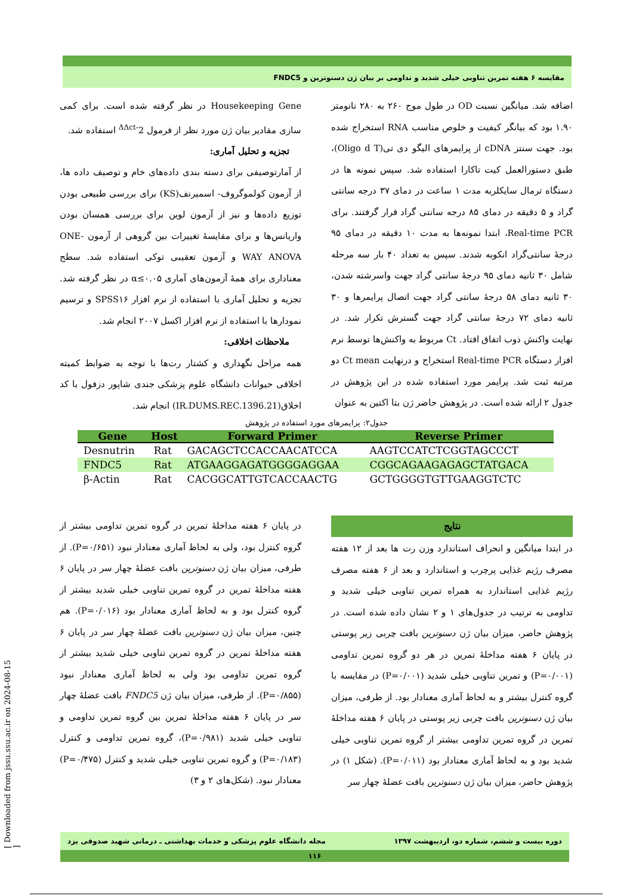مقایسه ۶ هفته تمرین تناوبی خیلی شدید و تداومی بر بیان ژن دسنوترین و FNDC5
اضافه شد. میانگین نسبت OD در طول موج ۲۶۰ به ۲۸۰ نانومتر ۱.۹۰ بود که بیانگر کیفیت و خلوص مناسب RNA استخراج شده بود. جهت سنتز cDNA از پرایمرهای الیگو دی تی(Oligo d T)، طبق دستورالعمل کیت تاکارا استفاده شد. سپس نمونه ها در دستگاه ترمال سایکلربه مدت ۱ ساعت در دمای ۳۷ درجه سانتی گراد و ۵ دقیقه در دمای ۸۵ درجه سانتی گراد قرار گرفتند. برای Real-time PCR، ابتدا نمونه‌ها به مدت ۱۰ دقیقه در دمای ۹۵ درجهٔ سانتی‌گراد انکوبه شدند. سپس به تعداد ۴۰ بار سه مرحله شامل ۳۰ ثانیه دمای ۹۵ درجهٔ سانتی گراد جهت واسرشته شدن، ۳۰ ثانیه دمای ۵۸ درجهٔ سانتی گراد جهت اتصال پرایمرها و ۳۰ ثانیه دمای ۷۲ درجهٔ سانتی گراد جهت گسترش تکرار شد. در نهایت واکنش ذوب اتفاق افتاد. Ct مربوط به واکنش‌ها توسط نرم افزار دستگاه Real-time PCR استخراج و درنهایت Ct mean دو مرتبه ثبت شد. پرایمر مورد استفاده شده در این پژوهش در جدول ۲ ارائه شده است. در پژوهش حاضر ژن بتا اکتین به عنوان
Housekeeping Gene در نظر گرفته شده است. برای کمی سازی مقادیر بیان ژن مورد نظر از فرمول 2<sup>-ΔΔct</sup> استفاده شد.
تجزیه و تحلیل آماری:
از آمارتوصیفی برای دسته بندی داده‌های خام و توصیف داده ها، از آزمون کولموگروف- اسمیرنف(KS) برای بررسی طبیعی بودن توزیع داده‌ها و نیز از آزمون لوین برای بررسی همسان بودن واریانس‌ها و برای مقایسهٔ تغییرات بین گروهی از آزمون ONE-WAY ANOVA و آزمون تعقیبی توکی استفاده شد. سطح معناداری برای همهٔ آزمون‌های آماری α≤۰.۰۵ در نظر گرفته شد. تجزیه و تحلیل آماری با استفاده از نرم افزار SPSS۱۶ و ترسیم نمودارها با استفاده از نرم افزار اکسل ۲۰۰۷ انجام شد.
ملاحظات اخلاقی:
همه مراحل نگهداری و کشتار رت‌ها با توجه به ضوابط کمیته اخلاقی حیوانات دانشگاه علوم پزشکی جندی شاپور دزفول با کد اخلاق(IR.DUMS.REC.1396.21) انجام شد.
جدول۲: پرایمرهای مورد استفاده در پژوهش
| Gene | Host | Forward Primer | Reverse Primer |
| --- | --- | --- | --- |
| Desnutrin | Rat | GACAGCTCCACCAACATCCA | AAGTCCATCTCGGTAGCCCT |
| FNDC5 | Rat | ATGAAGGAGATGGGGAGGAA | CGGCAGAAGAGAGCTATGACA |
| β-Actin | Rat | CACGGCATTGTCACCAACTG | GCTGGGGTGTTGAAGGTCTC |
نتایج
در ابتدا میانگین و انحراف استاندارد وزن رت ها بعد از ۱۲ هفته مصرف رژیم غذایی پرچرب و استاندارد و بعد از ۶ هفته مصرف رژیم غذایی استاندارد به همراه تمرین تناوبی خیلی شدید و تداومی به ترتیب در جدول‌های ۱ و ۲ نشان داده شده است. در پژوهش حاضر، میزان بیان ژن دسنوترین بافت چربی زیر پوستی در پایان ۶ هفته مداخلهٔ تمرین در هر دو گروه تمرین تداومی (P=۰/۰۰۱) و تمرین تناوبی خیلی شدید (P=۰/۰۰۱) در مقایسه با گروه کنترل بیشتر و به لحاظ آماری معنادار بود. از طرفی، میزان بیان ژن دسنوترین بافت چربی زیر پوستی در پایان ۶ هفته مداخلهٔ تمرین در گروه تمرین تداومی بیشتر از گروه تمرین تناوبی خیلی شدید بود و به لحاظ آماری معنادار بود (P=۰/۰۱۱). (شکل ۱) در پژوهش حاضر، میزان بیان ژن دسنوترین بافت عضلهٔ چهار سر
در پایان ۶ هفته مداخلهٔ تمرین در گروه تمرین تداومی بیشتر از گروه کنترل بود، ولی به لحاظ آماری معنادار نبود (P=۰/۶۵۱). از طرفی، میزان بیان ژن دسنوترین بافت عضلهٔ چهار سر در پایان ۶ هفته مداخلهٔ تمرین در گروه تمرین تناوبی خیلی شدید بیشتر از گروه کنترل بود و به لحاظ آماری معنادار بود (P=۰/۰۱۶). هم چنین، میزان بیان ژن دسنوترین بافت عضلهٔ چهار سر در پایان ۶ هفته مداخلهٔ تمرین در گروه تمرین تناوبی خیلی شدید بیشتر از گروه تمرین تداومی بود ولی به لحاظ آماری معنادار نبود (P=۰/۸۵۵). از طرفی، میزان بیان ژن FNDC5 بافت عضلهٔ چهار سر در پایان ۶ هفته مداخلهٔ تمرین بین گروه تمرین تداومی و تناوبی خیلی شدید (P=۰/۹۸۱)، گروه تمرین تداومی و کنترل (P=۰/۱۸۳) و گروه تمرین تناوبی خیلی شدید و کنترل (P=۰/۴۷۵) معنادار نبود. (شکل‌های ۲ و ۳)
مجله دانشگاه علوم پزشکی و خدمات بهداشتی ـ درمانی شهید صدوقی یزد دوره بیست و ششم، شماره دو، اردیبهشت ۱۳۹۷
۱۱۶
[ Downloaded from jssu.ssu.ac.ir on 2024-08-15 ]